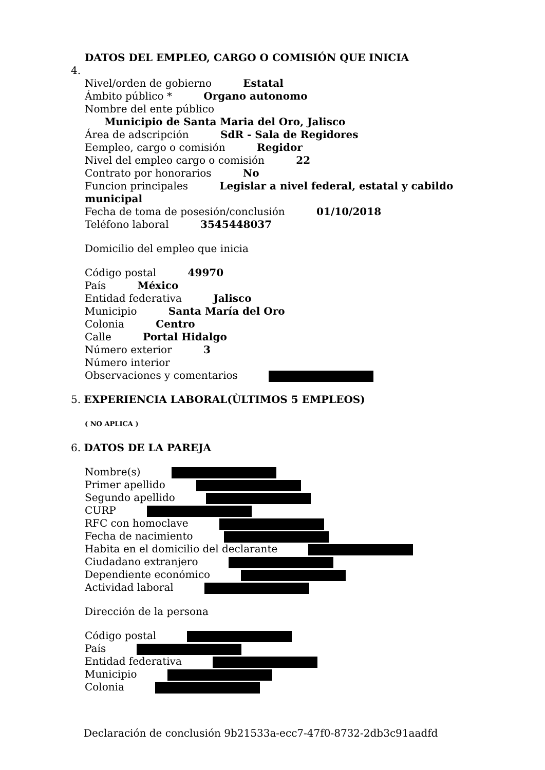DATOS DEL EMPLEO, CARGO O COMISIÓN QUE INICIA
4.
Nivel/orden de gobierno Estatal
Ámbito público * Organo autonomo
Nombre del ente público
Municipio de Santa Maria del Oro, Jalisco
Área de adscripción SdR - Sala de Regidores
Eempleo, cargo o comisión Regidor
Nivel del empleo cargo o comisión 22
Contrato por honorarios No
Funcion principales Legislar a nivel federal, estatal y cabildo municipal
Fecha de toma de posesión/conclusión 01/10/2018
Teléfono laboral 3545448037
Domicilio del empleo que inicia
Código postal 49970
País México
Entidad federativa Jalisco
Municipio Santa María del Oro
Colonia Centro
Calle Portal Hidalgo
Número exterior 3
Número interior
Observaciones y comentarios
5. EXPERIENCIA LABORAL(ÙLTIMOS 5 EMPLEOS)
( NO APLICA )
6. DATOS DE LA PAREJA
Nombre(s)
Primer apellido
Segundo apellido
CURP
RFC con homoclave
Fecha de nacimiento
Habita en el domicilio del declarante
Ciudadano extranjero
Dependiente económico
Actividad laboral
Dirección de la persona
Código postal
País
Entidad federativa
Municipio
Colonia
Declaración de conclusión 9b21533a-ecc7-47f0-8732-2db3c91aadfd